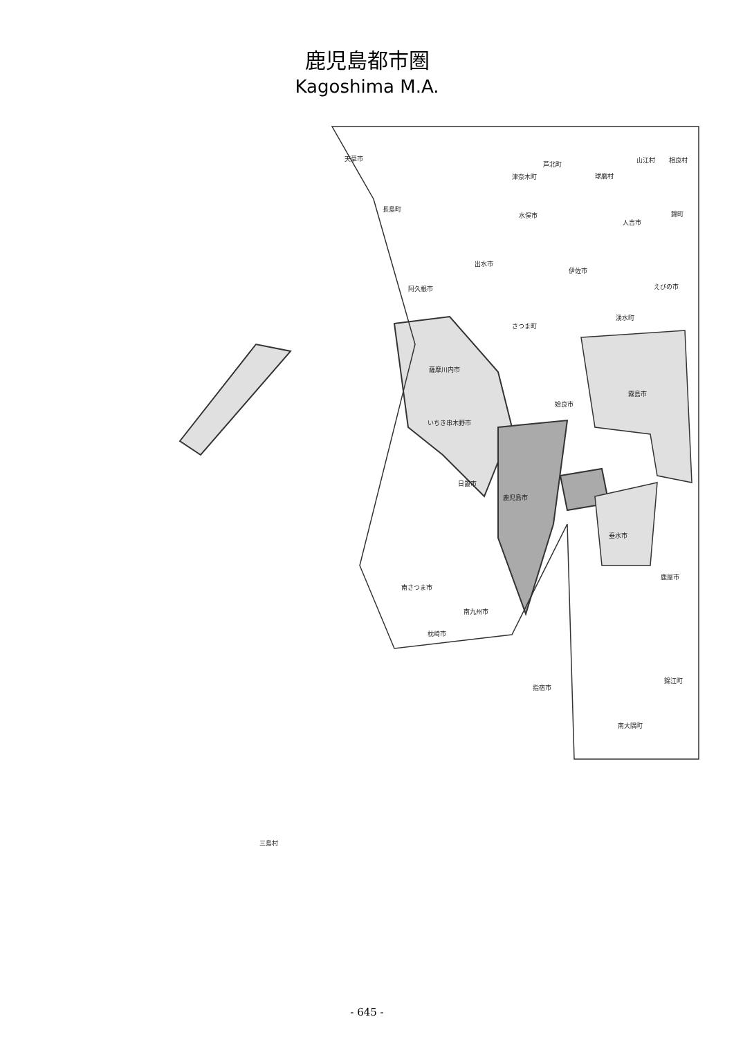鹿児島都市圏
Kagoshima M.A.
天草市
芦北町
山江村 相良村
津奈木町 球磨村
長島町
水俣市
人吉市
錦町
出水市
伊佐市
えびの市 阿久根市
湧水町
さつま町
薩摩川内市
霧島市
姶良市
いちき串木野市
日置市
鹿児島市
垂水市
鹿屋市
南さつま市
南九州市
枕崎市
錦江町
指宿市
南大隅町
三島村
- 645 -